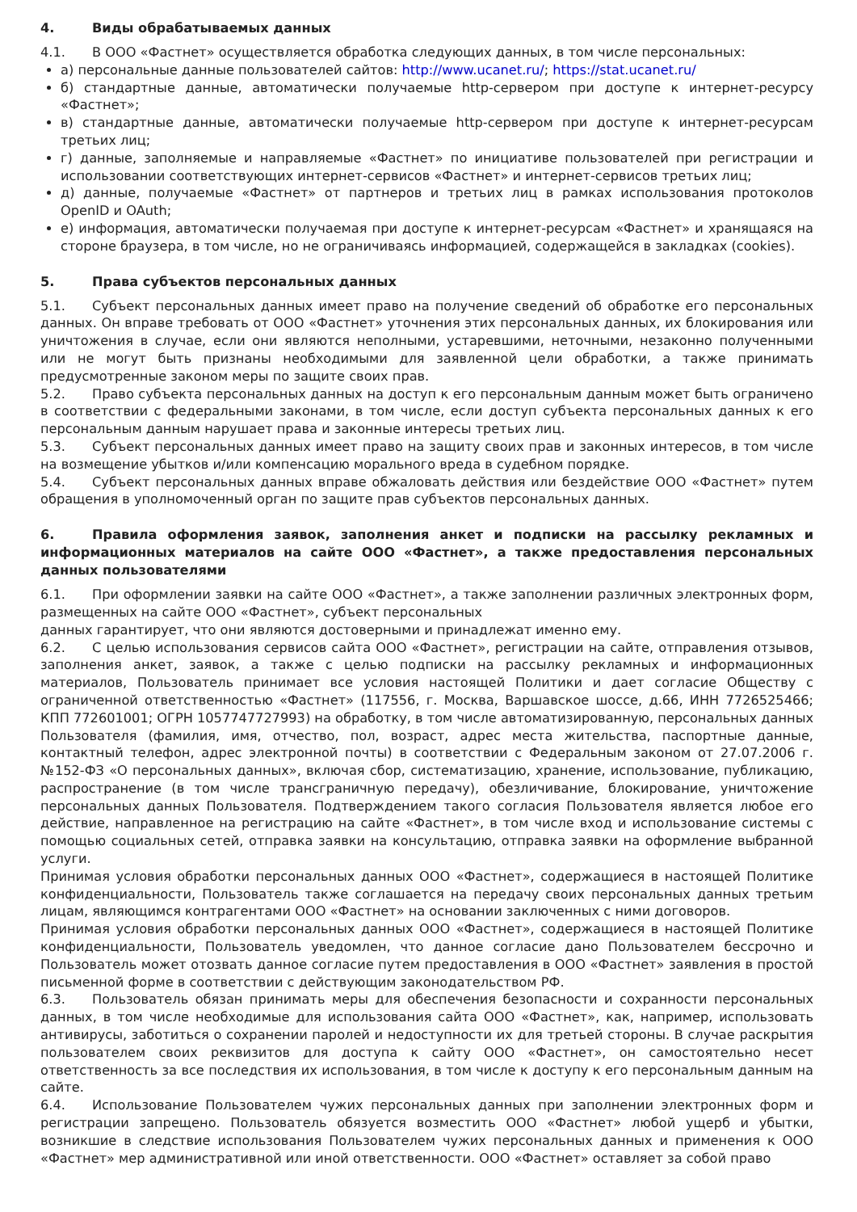4. Виды обрабатываемых данных
4.1. В ООО «Фастнет» осуществляется обработка следующих данных, в том числе персональных:
а) персональные данные пользователей сайтов: http://www.ucanet.ru/; https://stat.ucanet.ru/
б) стандартные данные, автоматически получаемые http-сервером при доступе к интернет-ресурсу «Фастнет»;
в) стандартные данные, автоматически получаемые http-сервером при доступе к интернет-ресурсам третьих лиц;
г) данные, заполняемые и направляемые «Фастнет» по инициативе пользователей при регистрации и использовании соответствующих интернет-сервисов «Фастнет» и интернет-сервисов третьих лиц;
д) данные, получаемые «Фастнет» от партнеров и третьих лиц в рамках использования протоколов OpenID и OAuth;
е) информация, автоматически получаемая при доступе к интернет-ресурсам «Фастнет» и хранящаяся на стороне браузера, в том числе, но не ограничиваясь информацией, содержащейся в закладках (cookies).
5. Права субъектов персональных данных
5.1. Субъект персональных данных имеет право на получение сведений об обработке его персональных данных. Он вправе требовать от ООО «Фастнет» уточнения этих персональных данных, их блокирования или уничтожения в случае, если они являются неполными, устаревшими, неточными, незаконно полученными или не могут быть признаны необходимыми для заявленной цели обработки, а также принимать предусмотренные законом меры по защите своих прав.
5.2. Право субъекта персональных данных на доступ к его персональным данным может быть ограничено в соответствии с федеральными законами, в том числе, если доступ субъекта персональных данных к его персональным данным нарушает права и законные интересы третьих лиц.
5.3. Субъект персональных данных имеет право на защиту своих прав и законных интересов, в том числе на возмещение убытков и/или компенсацию морального вреда в судебном порядке.
5.4. Субъект персональных данных вправе обжаловать действия или бездействие ООО «Фастнет» путем обращения в уполномоченный орган по защите прав субъектов персональных данных.
6. Правила оформления заявок, заполнения анкет и подписки на рассылку рекламных и информационных материалов на сайте ООО «Фастнет», а также предоставления персональных данных пользователями
6.1. При оформлении заявки на сайте ООО «Фастнет», а также заполнении различных электронных форм, размещенных на сайте ООО «Фастнет», субъект персональных
данных гарантирует, что они являются достоверными и принадлежат именно ему.
6.2. С целью использования сервисов сайта ООО «Фастнет», регистрации на сайте, отправления отзывов, заполнения анкет, заявок, а также с целью подписки на рассылку рекламных и информационных материалов, Пользователь принимает все условия настоящей Политики и дает согласие Обществу с ограниченной ответственностью «Фастнет» (117556, г. Москва, Варшавское шоссе, д.66, ИНН 7726525466; КПП 772601001; ОГРН 1057747727993) на обработку, в том числе автоматизированную, персональных данных Пользователя (фамилия, имя, отчество, пол, возраст, адрес места жительства, паспортные данные, контактный телефон, адрес электронной почты) в соответствии с Федеральным законом от 27.07.2006 г. №152-ФЗ «О персональных данных», включая сбор, систематизацию, хранение, использование, публикацию, распространение (в том числе трансграничную передачу), обезличивание, блокирование, уничтожение персональных данных Пользователя. Подтверждением такого согласия Пользователя является любое его действие, направленное на регистрацию на сайте «Фастнет», в том числе вход и использование системы с помощью социальных сетей, отправка заявки на консультацию, отправка заявки на оформление выбранной услуги.
Принимая условия обработки персональных данных ООО «Фастнет», содержащиеся в настоящей Политике конфиденциальности, Пользователь также соглашается на передачу своих персональных данных третьим лицам, являющимся контрагентами ООО «Фастнет» на основании заключенных с ними договоров.
Принимая условия обработки персональных данных ООО «Фастнет», содержащиеся в настоящей Политике конфиденциальности, Пользователь уведомлен, что данное согласие дано Пользователем бессрочно и Пользователь может отозвать данное согласие путем предоставления в ООО «Фастнет» заявления в простой письменной форме в соответствии с действующим законодательством РФ.
6.3. Пользователь обязан принимать меры для обеспечения безопасности и сохранности персональных данных, в том числе необходимые для использования сайта ООО «Фастнет», как, например, использовать антивирусы, заботиться о сохранении паролей и недоступности их для третьей стороны. В случае раскрытия пользователем своих реквизитов для доступа к сайту ООО «Фастнет», он самостоятельно несет ответственность за все последствия их использования, в том числе к доступу к его персональным данным на сайте.
6.4. Использование Пользователем чужих персональных данных при заполнении электронных форм и регистрации запрещено. Пользователь обязуется возместить ООО «Фастнет» любой ущерб и убытки, возникшие в следствие использования Пользователем чужих персональных данных и применения к ООО «Фастнет» мер административной или иной ответственности. ООО «Фастнет» оставляет за собой право